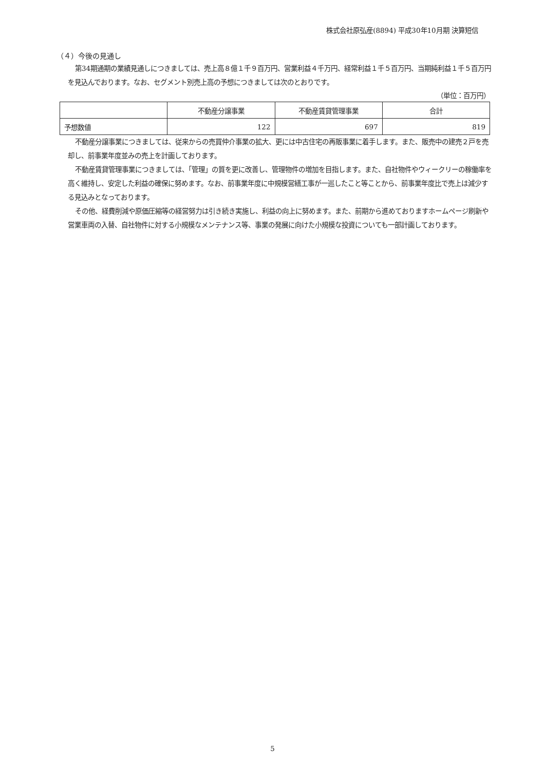株式会社原弘産(8894) 平成30年10月期 決算短信
（４）今後の見通し
第34期通期の業績見通しにつきましては、売上高８億１千９百万円、営業利益４千万円、経常利益１千５百万円、当期純利益１千５百万円を見込んでおります。なお、セグメント別売上高の予想につきましては次のとおりです。
（単位：百万円）
| | 不動産分譲事業 | 不動産賃貸管理事業 | 合計 |
| --- | --- | --- | --- |
| 予想数値 | 122 | 697 | 819 |
不動産分譲事業につきましては、従来からの売買仲介事業の拡大、更には中古住宅の再販事業に着手します。また、販売中の建売２戸を売却し、前事業年度並みの売上を計画しております。
不動産賃貸管理事業につきましては、「管理」の質を更に改善し、管理物件の増加を目指します。また、自社物件やウィークリーの稼働率を高く維持し、安定した利益の確保に努めます。なお、前事業年度に中規模営繕工事が一巡したこと等ことから、前事業年度比で売上は減少する見込みとなっております。
その他、経費削減や原価圧縮等の経営努力は引き続き実施し、利益の向上に努めます。また、前期から進めておりますホームページ刷新や営業車両の入替、自社物件に対する小規模なメンテナンス等、事業の発展に向けた小規模な投資についても一部計画しております。
5